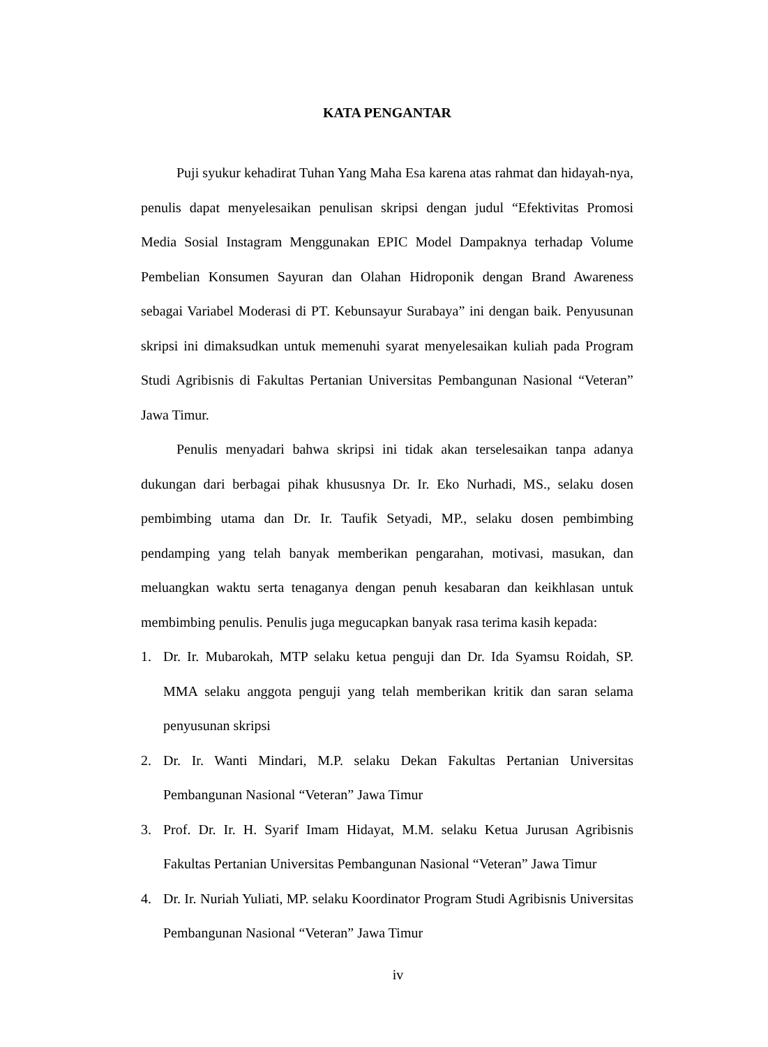KATA PENGANTAR
Puji syukur kehadirat Tuhan Yang Maha Esa karena atas rahmat dan hidayah-nya, penulis dapat menyelesaikan penulisan skripsi dengan judul “Efektivitas Promosi Media Sosial Instagram Menggunakan EPIC Model Dampaknya terhadap Volume Pembelian Konsumen Sayuran dan Olahan Hidroponik dengan Brand Awareness sebagai Variabel Moderasi di PT. Kebunsayur Surabaya” ini dengan baik. Penyusunan skripsi ini dimaksudkan untuk memenuhi syarat menyelesaikan kuliah pada Program Studi Agribisnis di Fakultas Pertanian Universitas Pembangunan Nasional “Veteran” Jawa Timur.
Penulis menyadari bahwa skripsi ini tidak akan terselesaikan tanpa adanya dukungan dari berbagai pihak khususnya Dr. Ir. Eko Nurhadi, MS., selaku dosen pembimbing utama dan Dr. Ir. Taufik Setyadi, MP., selaku dosen pembimbing pendamping yang telah banyak memberikan pengarahan, motivasi, masukan, dan meluangkan waktu serta tenaganya dengan penuh kesabaran dan keikhlasan untuk membimbing penulis. Penulis juga megucapkan banyak rasa terima kasih kepada:
1. Dr. Ir. Mubarokah, MTP selaku ketua penguji dan Dr. Ida Syamsu Roidah, SP. MMA selaku anggota penguji yang telah memberikan kritik dan saran selama penyusunan skripsi
2. Dr. Ir. Wanti Mindari, M.P. selaku Dekan Fakultas Pertanian Universitas Pembangunan Nasional “Veteran” Jawa Timur
3. Prof. Dr. Ir. H. Syarif Imam Hidayat, M.M. selaku Ketua Jurusan Agribisnis Fakultas Pertanian Universitas Pembangunan Nasional “Veteran” Jawa Timur
4. Dr. Ir. Nuriah Yuliati, MP. selaku Koordinator Program Studi Agribisnis Universitas Pembangunan Nasional “Veteran” Jawa Timur
iv